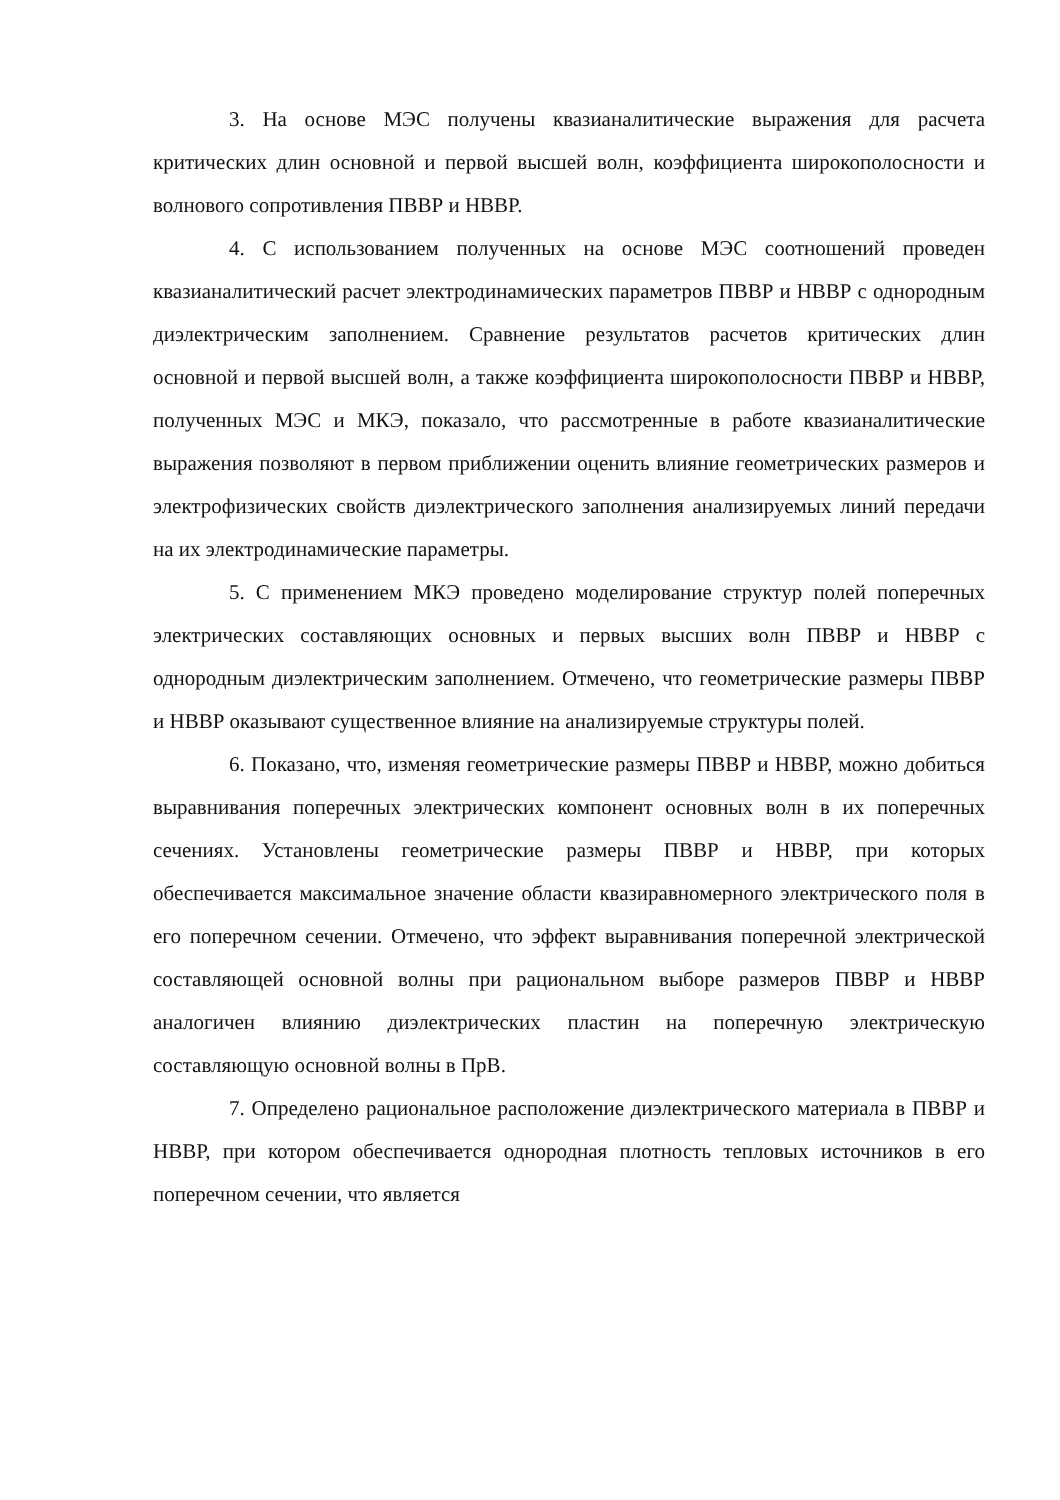3. На основе МЭС получены квазианалитические выражения для расчета критических длин основной и первой высшей волн, коэффициента широкополосности и волнового сопротивления ПВВР и НВВР.
4. С использованием полученных на основе МЭС соотношений проведен квазианалитический расчет электродинамических параметров ПВВР и НВВР с однородным диэлектрическим заполнением. Сравнение результатов расчетов критических длин основной и первой высшей волн, а также коэффициента широкополосности ПВВР и НВВР, полученных МЭС и МКЭ, показало, что рассмотренные в работе квазианалитические выражения позволяют в первом приближении оценить влияние геометрических размеров и электрофизических свойств диэлектрического заполнения анализируемых линий передачи на их электродинамические параметры.
5. С применением МКЭ проведено моделирование структур полей поперечных электрических составляющих основных и первых высших волн ПВВР и НВВР с однородным диэлектрическим заполнением. Отмечено, что геометрические размеры ПВВР и НВВР оказывают существенное влияние на анализируемые структуры полей.
6. Показано, что, изменяя геометрические размеры ПВВР и НВВР, можно добиться выравнивания поперечных электрических компонент основных волн в их поперечных сечениях. Установлены геометрические размеры ПВВР и НВВР, при которых обеспечивается максимальное значение области квазиравномерного электрического поля в его поперечном сечении. Отмечено, что эффект выравнивания поперечной электрической составляющей основной волны при рациональном выборе размеров ПВВР и НВВР аналогичен влиянию диэлектрических пластин на поперечную электрическую составляющую основной волны в ПрВ.
7. Определено рациональное расположение диэлектрического материала в ПВВР и НВВР, при котором обеспечивается однородная плотность тепловых источников в его поперечном сечении, что является